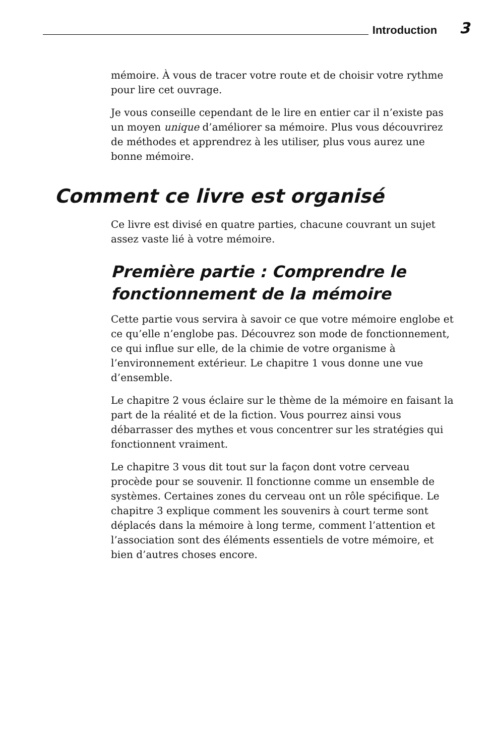Introduction 3
mémoire. À vous de tracer votre route et de choisir votre rythme pour lire cet ouvrage.
Je vous conseille cependant de le lire en entier car il n’existe pas un moyen unique d’améliorer sa mémoire. Plus vous découvrirez de méthodes et apprendrez à les utiliser, plus vous aurez une bonne mémoire.
Comment ce livre est organisé
Ce livre est divisé en quatre parties, chacune couvrant un sujet assez vaste lié à votre mémoire.
Première partie : Comprendre le fonctionnement de la mémoire
Cette partie vous servira à savoir ce que votre mémoire englobe et ce qu’elle n’englobe pas. Découvrez son mode de fonctionnement, ce qui influe sur elle, de la chimie de votre organisme à l’environnement extérieur. Le chapitre 1 vous donne une vue d’ensemble.
Le chapitre 2 vous éclaire sur le thème de la mémoire en faisant la part de la réalité et de la fiction. Vous pourrez ainsi vous débarrasser des mythes et vous concentrer sur les stratégies qui fonctionnent vraiment.
Le chapitre 3 vous dit tout sur la façon dont votre cerveau procède pour se souvenir. Il fonctionne comme un ensemble de systèmes. Certaines zones du cerveau ont un rôle spécifique. Le chapitre 3 explique comment les souvenirs à court terme sont déplacés dans la mémoire à long terme, comment l’attention et l’association sont des éléments essentiels de votre mémoire, et bien d’autres choses encore.